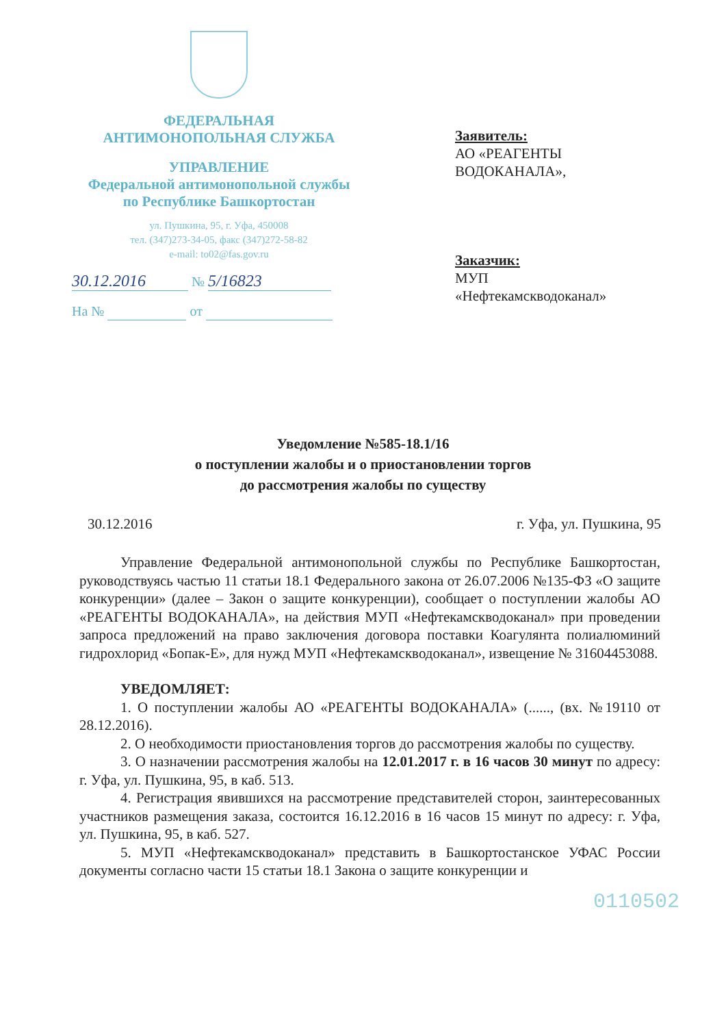ФЕДЕРАЛЬНАЯ
АНТИМОНОПОЛЬНАЯ СЛУЖБА
УПРАВЛЕНИЕ
Федеральной антимонопольной службы
по Республике Башкортостан
ул. Пушкина, 95, г. Уфа, 450008
тел. (347)273-34-05, факс (347)272-58-82
e-mail: to02@fas.gov.ru
30.12.2016 № 5/16823
На № от
Заявитель:
АО «РЕАГЕНТЫ
ВОДОКАНАЛА»,
Заказчик:
МУП
«Нефтекамскводоканал»
Уведомление №585-18.1/16
о поступлении жалобы и о приостановлении торгов
до рассмотрения жалобы по существу
30.12.2016 г. Уфа, ул. Пушкина, 95
Управление Федеральной антимонопольной службы по Республике Башкортостан, руководствуясь частью 11 статьи 18.1 Федерального закона от 26.07.2006 №135-ФЗ «О защите конкуренции» (далее – Закон о защите конкуренции), сообщает о поступлении жалобы АО «РЕАГЕНТЫ ВОДОКАНАЛА», на действия МУП «Нефтекамскводоканал» при проведении запроса предложений на право заключения договора поставки Коагулянта полиалюминий гидрохлорид «Бопак-Е», для нужд МУП «Нефтекамскводоканал», извещение № 31604453088.
УВЕДОМЛЯЕТ:
1. О поступлении жалобы АО «РЕАГЕНТЫ ВОДОКАНАЛА» (......, (вх. №19110 от 28.12.2016).
2. О необходимости приостановления торгов до рассмотрения жалобы по существу.
3. О назначении рассмотрения жалобы на 12.01.2017 г. в 16 часов 30 минут по адресу: г. Уфа, ул. Пушкина, 95, в каб. 513.
4. Регистрация явившихся на рассмотрение представителей сторон, заинтересованных участников размещения заказа, состоится 16.12.2016 в 16 часов 15 минут по адресу: г. Уфа, ул. Пушкина, 95, в каб. 527.
5. МУП «Нефтекамскводоканал» представить в Башкортостанское УФАС России документы согласно части 15 статьи 18.1 Закона о защите конкуренции и
0110502